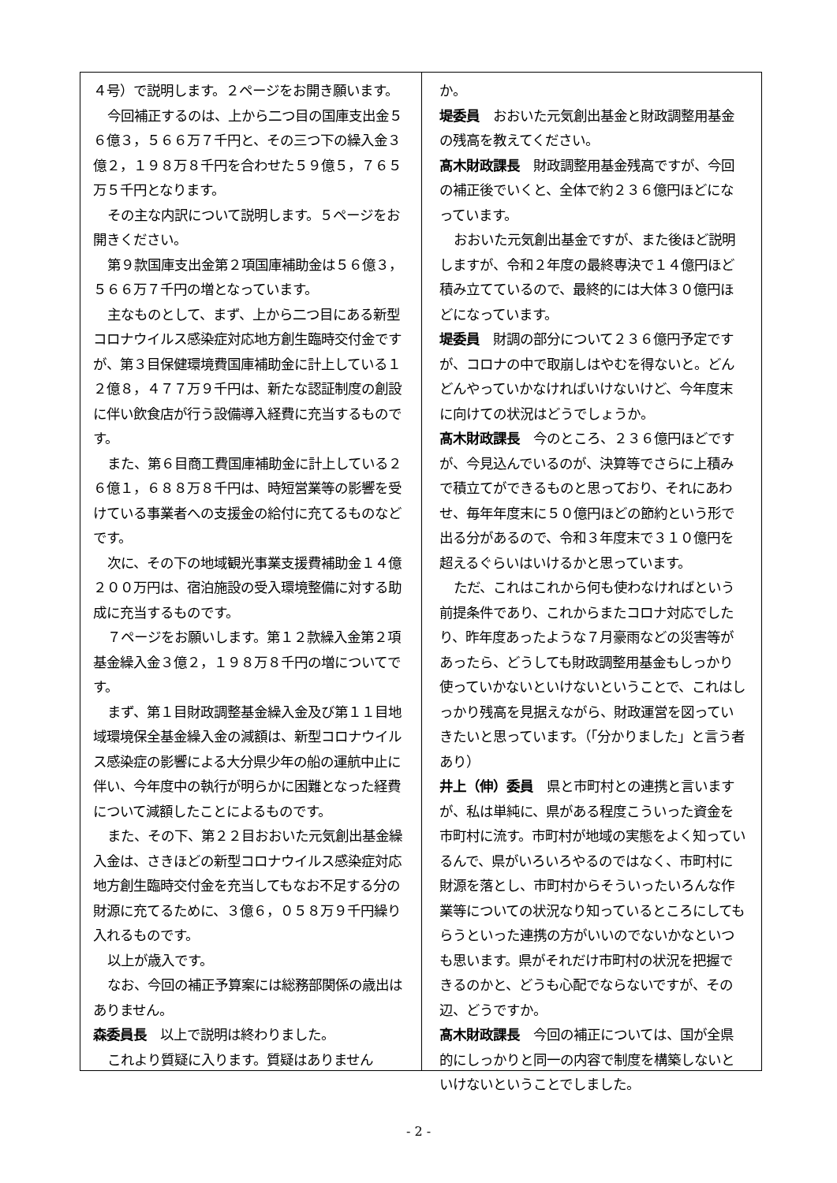４号）で説明します。２ページをお開き願います。
今回補正するのは、上から二つ目の国庫支出金５６億３，５６６万７千円と、その三つ下の繰入金３億２，１９８万８千円を合わせた５９億５，７６５万５千円となります。
その主な内訳について説明します。５ページをお開きください。
第９款国庫支出金第２項国庫補助金は５６億３，５６６万７千円の増となっています。
主なものとして、まず、上から二つ目にある新型コロナウイルス感染症対応地方創生臨時交付金ですが、第３目保健環境費国庫補助金に計上している１２億８，４７７万９千円は、新たな認証制度の創設に伴い飲食店が行う設備導入経費に充当するものです。
また、第６目商工費国庫補助金に計上している２６億１，６８８万８千円は、時短営業等の影響を受けている事業者への支援金の給付に充てるものなどです。
次に、その下の地域観光事業支援費補助金１４億２００万円は、宿泊施設の受入環境整備に対する助成に充当するものです。
７ページをお願いします。第１２款繰入金第２項基金繰入金３億２，１９８万８千円の増についてです。
まず、第１目財政調整基金繰入金及び第１１目地域環境保全基金繰入金の減額は、新型コロナウイルス感染症の影響による大分県少年の船の運航中止に伴い、今年度中の執行が明らかに困難となった経費について減額したことによるものです。
また、その下、第２２目おおいた元気創出基金繰入金は、さきほどの新型コロナウイルス感染症対応地方創生臨時交付金を充当してもなお不足する分の財源に充てるために、３億６，０５８万９千円繰り入れるものです。
以上が歳入です。
なお、今回の補正予算案には総務部関係の歳出はありません。
森委員長　以上で説明は終わりました。
これより質疑に入ります。質疑はありません
か。
堤委員　おおいた元気創出基金と財政調整用基金の残高を教えてください。
髙木財政課長　財政調整用基金残高ですが、今回の補正後でいくと、全体で約２３６億円ほどになっています。
おおいた元気創出基金ですが、また後ほど説明しますが、令和２年度の最終専決で１４億円ほど積み立てているので、最終的には大体３０億円ほどになっています。
堤委員　財調の部分について２３６億円予定ですが、コロナの中で取崩しはやむを得ないと。どんどんやっていかなければいけないけど、今年度末に向けての状況はどうでしょうか。
髙木財政課長　今のところ、２３６億円ほどですが、今見込んでいるのが、決算等でさらに上積みで積立てができるものと思っており、それにあわせ、毎年年度末に５０億円ほどの節約という形で出る分があるので、令和３年度末で３１０億円を超えるぐらいはいけるかと思っています。
ただ、これはこれから何も使わなければという前提条件であり、これからまたコロナ対応でしたり、昨年度あったような７月豪雨などの災害等があったら、どうしても財政調整用基金もしっかり使っていかないといけないということで、これはしっかり残高を見据えながら、財政運営を図っていきたいと思っています。（「分かりました」と言う者あり）
井上（伸）委員　県と市町村との連携と言いますが、私は単純に、県がある程度こういった資金を市町村に流す。市町村が地域の実態をよく知っているんで、県がいろいろやるのではなく、市町村に財源を落とし、市町村からそういったいろんな作業等についての状況なり知っているところにしてもらうといった連携の方がいいのでないかなといつも思います。県がそれだけ市町村の状況を把握できるのかと、どうも心配でならないですが、その辺、どうですか。
髙木財政課長　今回の補正については、国が全県的にしっかりと同一の内容で制度を構築しないといけないということでしました。
- 2 -